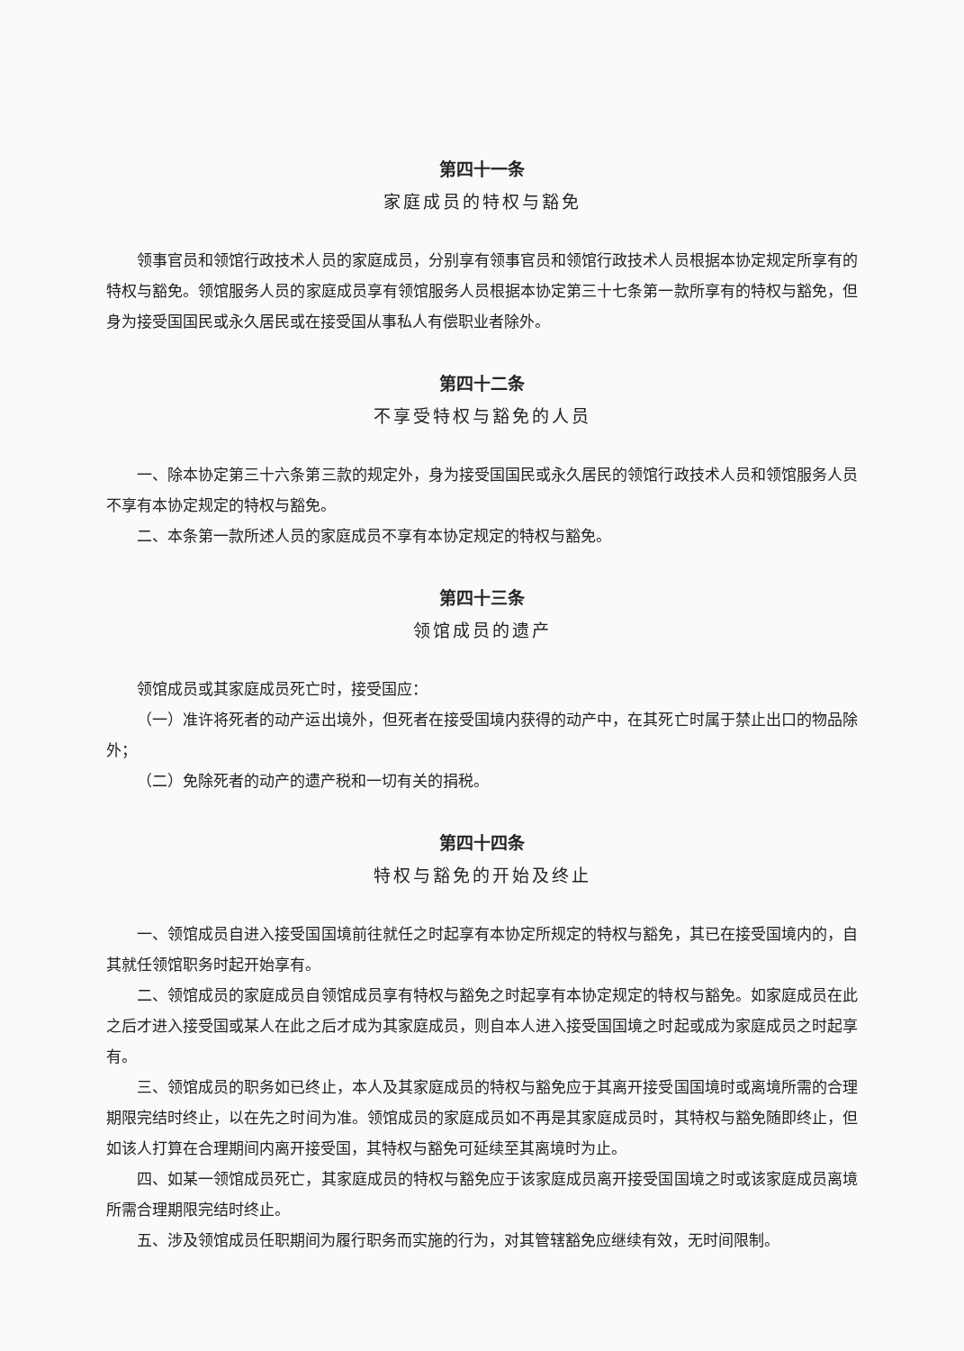第四十一条
家庭成员的特权与豁免
领事官员和领馆行政技术人员的家庭成员，分别享有领事官员和领馆行政技术人员根据本协定规定所享有的特权与豁免。领馆服务人员的家庭成员享有领馆服务人员根据本协定第三十七条第一款所享有的特权与豁免，但身为接受国国民或永久居民或在接受国从事私人有偿职业者除外。
第四十二条
不享受特权与豁免的人员
一、除本协定第三十六条第三款的规定外，身为接受国国民或永久居民的领馆行政技术人员和领馆服务人员不享有本协定规定的特权与豁免。
二、本条第一款所述人员的家庭成员不享有本协定规定的特权与豁免。
第四十三条
领馆成员的遗产
领馆成员或其家庭成员死亡时，接受国应：
（一）准许将死者的动产运出境外，但死者在接受国境内获得的动产中，在其死亡时属于禁止出口的物品除外；
（二）免除死者的动产的遗产税和一切有关的捐税。
第四十四条
特权与豁免的开始及终止
一、领馆成员自进入接受国国境前往就任之时起享有本协定所规定的特权与豁免，其已在接受国境内的，自其就任领馆职务时起开始享有。
二、领馆成员的家庭成员自领馆成员享有特权与豁免之时起享有本协定规定的特权与豁免。如家庭成员在此之后才进入接受国或某人在此之后才成为其家庭成员，则自本人进入接受国国境之时起或成为家庭成员之时起享有。
三、领馆成员的职务如已终止，本人及其家庭成员的特权与豁免应于其离开接受国国境时或离境所需的合理期限完结时终止，以在先之时间为准。领馆成员的家庭成员如不再是其家庭成员时，其特权与豁免随即终止，但如该人打算在合理期间内离开接受国，其特权与豁免可延续至其离境时为止。
四、如某一领馆成员死亡，其家庭成员的特权与豁免应于该家庭成员离开接受国国境之时或该家庭成员离境所需合理期限完结时终止。
五、涉及领馆成员任职期间为履行职务而实施的行为，对其管辖豁免应继续有效，无时间限制。